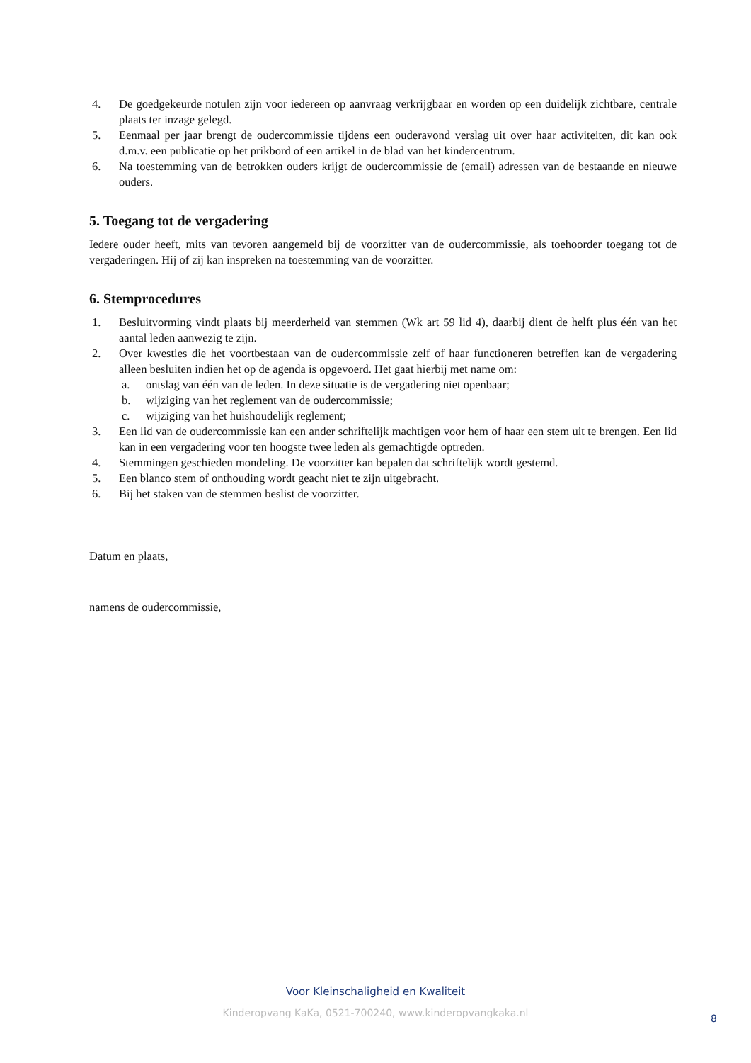4. De goedgekeurde notulen zijn voor iedereen op aanvraag verkrijgbaar en worden op een duidelijk zichtbare, centrale plaats ter inzage gelegd.
5. Eenmaal per jaar brengt de oudercommissie tijdens een ouderavond verslag uit over haar activiteiten, dit kan ook d.m.v. een publicatie op het prikbord of een artikel in de blad van het kindercentrum.
6. Na toestemming van de betrokken ouders krijgt de oudercommissie de (email) adressen van de bestaande en nieuwe ouders.
5. Toegang tot de vergadering
Iedere ouder heeft, mits van tevoren aangemeld bij de voorzitter van de oudercommissie, als toehoorder toegang tot de vergaderingen. Hij of zij kan inspreken na toestemming van de voorzitter.
6. Stemprocedures
1. Besluitvorming vindt plaats bij meerderheid van stemmen (Wk art 59 lid 4), daarbij dient de helft plus één van het aantal leden aanwezig te zijn.
2. Over kwesties die het voortbestaan van de oudercommissie zelf of haar functioneren betreffen kan de vergadering alleen besluiten indien het op de agenda is opgevoerd. Het gaat hierbij met name om:
a. ontslag van één van de leden. In deze situatie is de vergadering niet openbaar;
b. wijziging van het reglement van de oudercommissie;
c. wijziging van het huishoudelijk reglement;
3. Een lid van de oudercommissie kan een ander schriftelijk machtigen voor hem of haar een stem uit te brengen. Een lid kan in een vergadering voor ten hoogste twee leden als gemachtigde optreden.
4. Stemmingen geschieden mondeling. De voorzitter kan bepalen dat schriftelijk wordt gestemd.
5. Een blanco stem of onthouding wordt geacht niet te zijn uitgebracht.
6. Bij het staken van de stemmen beslist de voorzitter.
Datum en plaats,
namens de oudercommissie,
Voor Kleinschaligheid en Kwaliteit
Kinderopvang KaKa, 0521-700240, www.kinderopvangkaka.nl 8